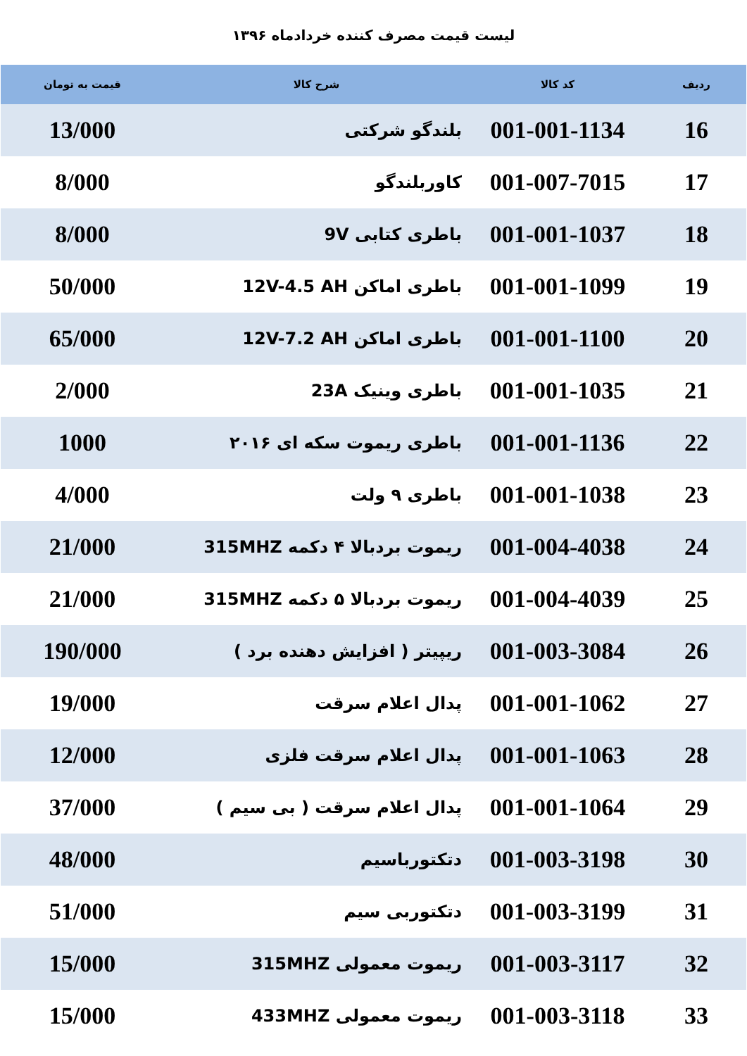لیست قیمت مصرف کننده خردادماه ۱۳۹۶
| ردیف | کد کالا | شرح کالا | قیمت به تومان |
| --- | --- | --- | --- |
| 16 | 001-001-1134 | بلندگو شرکتی | 13/000 |
| 17 | 001-007-7015 | کاوربلندگو | 8/000 |
| 18 | 001-001-1037 | باطری کتابی 9V | 8/000 |
| 19 | 001-001-1099 | باطری اماکن 12V-4.5 AH | 50/000 |
| 20 | 001-001-1100 | باطری اماکن 12V-7.2 AH | 65/000 |
| 21 | 001-001-1035 | باطری وینیک 23A | 2/000 |
| 22 | 001-001-1136 | باطری ریموت سکه ای ۲۰۱۶ | 1000 |
| 23 | 001-001-1038 | باطری ۹ ولت | 4/000 |
| 24 | 001-004-4038 | ریموت بردبالا ۴ دکمه 315MHZ | 21/000 |
| 25 | 001-004-4039 | ریموت بردبالا ۵ دکمه 315MHZ | 21/000 |
| 26 | 001-003-3084 | ریپیتر ( افزایش دهنده برد ) | 190/000 |
| 27 | 001-001-1062 | پدال اعلام سرقت | 19/000 |
| 28 | 001-001-1063 | پدال اعلام سرقت فلزی | 12/000 |
| 29 | 001-001-1064 | پدال اعلام سرقت ( بی سیم ) | 37/000 |
| 30 | 001-003-3198 | دتکتورباسیم | 48/000 |
| 31 | 001-003-3199 | دتکتوربی سیم | 51/000 |
| 32 | 001-003-3117 | ریموت معمولی 315MHZ | 15/000 |
| 33 | 001-003-3118 | ریموت معمولی 433MHZ | 15/000 |